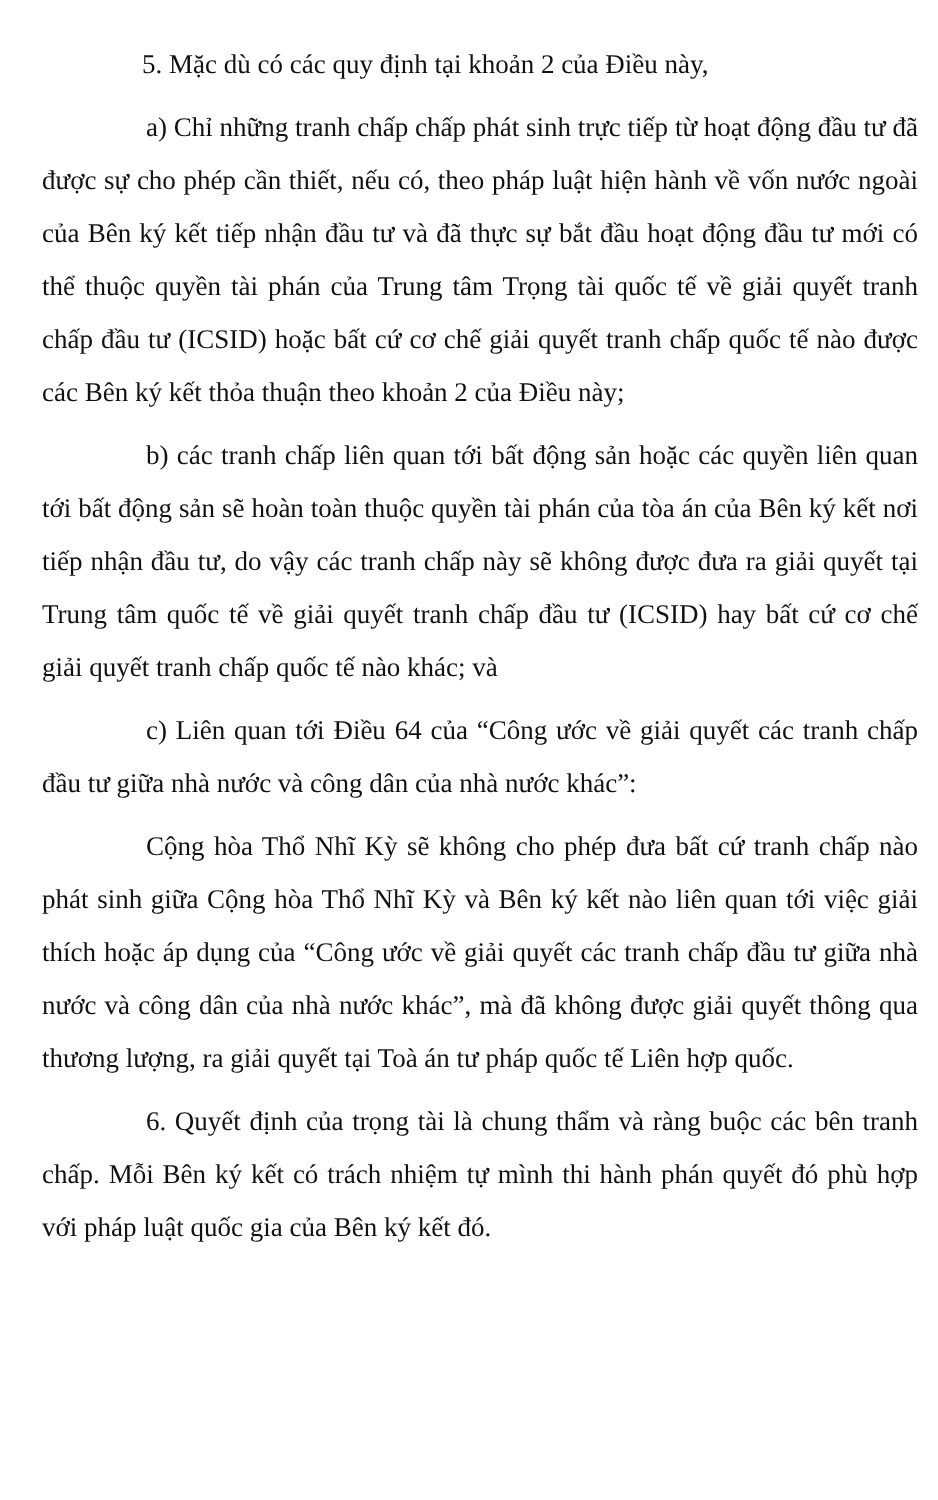5. Mặc dù có các quy định tại khoản 2 của Điều này,
a) Chỉ những tranh chấp chấp phát sinh trực tiếp từ hoạt động đầu tư đã được sự cho phép cần thiết, nếu có, theo pháp luật hiện hành về vốn nước ngoài của Bên ký kết tiếp nhận đầu tư và đã thực sự bắt đầu hoạt động đầu tư mới có thể thuộc quyền tài phán của Trung tâm Trọng tài quốc tế về giải quyết tranh chấp đầu tư (ICSID) hoặc bất cứ cơ chế giải quyết tranh chấp quốc tế nào được các Bên ký kết thỏa thuận theo khoản 2 của Điều này;
b) các tranh chấp liên quan tới bất động sản hoặc các quyền liên quan tới bất động sản sẽ hoàn toàn thuộc quyền tài phán của tòa án của Bên ký kết nơi tiếp nhận đầu tư, do vậy các tranh chấp này sẽ không được đưa ra giải quyết tại Trung tâm quốc tế về giải quyết tranh chấp đầu tư (ICSID) hay bất cứ cơ chế giải quyết tranh chấp quốc tế nào khác; và
c) Liên quan tới Điều 64 của “Công ước về giải quyết các tranh chấp đầu tư giữa nhà nước và công dân của nhà nước khác”:
Cộng hòa Thổ Nhĩ Kỳ sẽ không cho phép đưa bất cứ tranh chấp nào phát sinh giữa Cộng hòa Thổ Nhĩ Kỳ và Bên ký kết nào liên quan tới việc giải thích hoặc áp dụng của “Công ước về giải quyết các tranh chấp đầu tư giữa nhà nước và công dân của nhà nước khác”, mà đã không được giải quyết thông qua thương lượng, ra giải quyết tại Toà án tư pháp quốc tế Liên hợp quốc.
6. Quyết định của trọng tài là chung thẩm và ràng buộc các bên tranh chấp. Mỗi Bên ký kết có trách nhiệm tự mình thi hành phán quyết đó phù hợp với pháp luật quốc gia của Bên ký kết đó.